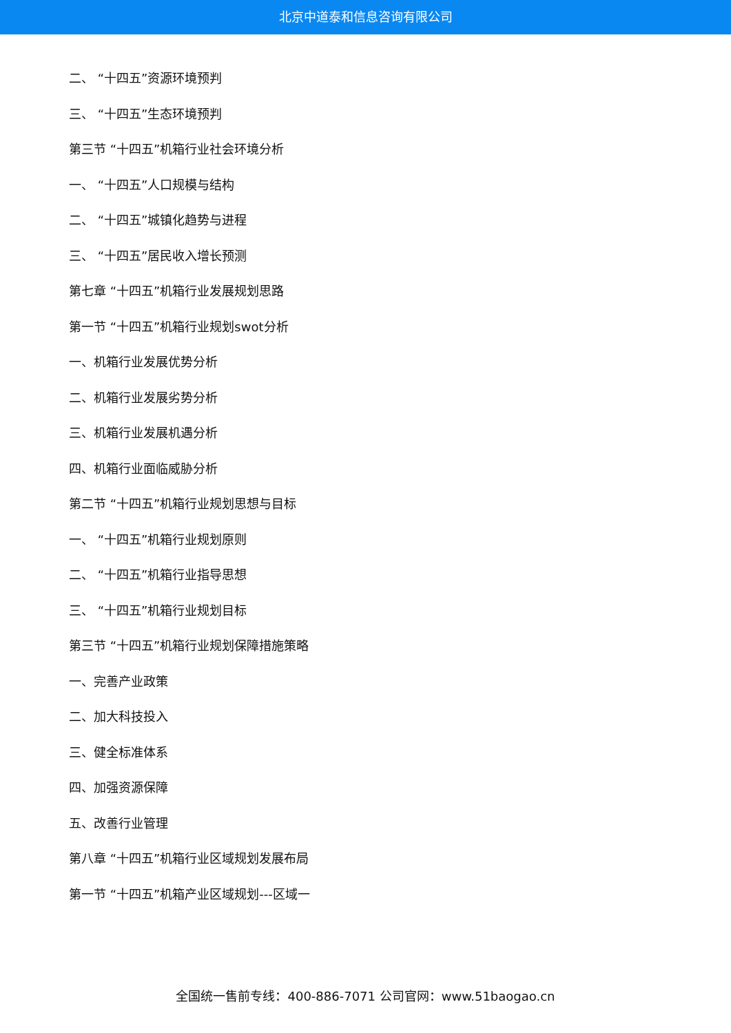北京中道泰和信息咨询有限公司
二、 “十四五”资源环境预判
三、 “十四五”生态环境预判
第三节 “十四五”机箱行业社会环境分析
一、 “十四五”人口规模与结构
二、 “十四五”城镇化趋势与进程
三、 “十四五”居民收入增长预测
第七章 “十四五”机箱行业发展规划思路
第一节 “十四五”机箱行业规划swot分析
一、机箱行业发展优势分析
二、机箱行业发展劣势分析
三、机箱行业发展机遇分析
四、机箱行业面临威胁分析
第二节 “十四五”机箱行业规划思想与目标
一、 “十四五”机箱行业规划原则
二、 “十四五”机箱行业指导思想
三、 “十四五”机箱行业规划目标
第三节 “十四五”机箱行业规划保障措施策略
一、完善产业政策
二、加大科技投入
三、健全标准体系
四、加强资源保障
五、改善行业管理
第八章 “十四五”机箱行业区域规划发展布局
第一节 “十四五”机箱产业区域规划---区域一
全国统一售前专线：400-886-7071 公司官网：www.51baogao.cn